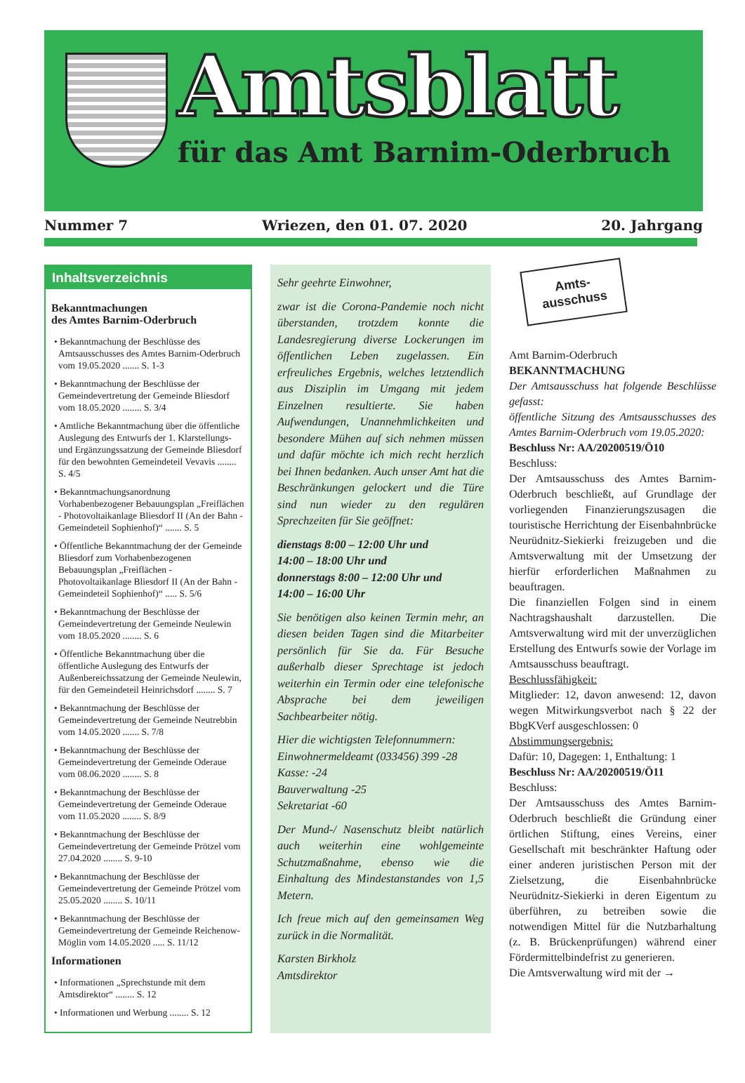Amtsblatt
für das Amt Barnim-Oderbruch
Nummer 7 Wriezen, den 01. 07. 2020 20. Jahrgang
Inhaltsverzeichnis
Bekanntmachungen
des Amtes Barnim-Oderbruch
• Bekanntmachung der Beschlüsse des Amtsausschusses des Amtes Barnim-Oderbruch vom 19.05.2020 ....... S. 1-3
• Bekanntmachung der Beschlüsse der Gemeindevertretung der Gemeinde Bliesdorf vom 18.05.2020 ........ S. 3/4
• Amtliche Bekanntmachung über die öffentliche Auslegung des Entwurfs der 1. Klarstellungs- und Ergänzungssatzung der Gemeinde Bliesdorf für den bewohnten Gemeindeteil Vevavis ........ S. 4/5
• Bekanntmachungsanordnung Vorhabenbezogener Bebauungsplan „Freiflächen - Photovoltaikanlage Bliesdorf II (An der Bahn - Gemeindeteil Sophienhof)“ ....... S. 5
• Öffentliche Bekanntmachung der der Gemeinde Bliesdorf zum Vorhabenbezogenen Bebauungsplan „Freiflächen - Photovoltaikanlage Bliesdorf II (An der Bahn - Gemeindeteil Sophienhof)“ ..... S. 5/6
• Bekanntmachung der Beschlüsse der Gemeindevertretung der Gemeinde Neulewin vom 18.05.2020 ........ S. 6
• Öffentliche Bekanntmachung über die öffentliche Auslegung des Entwurfs der Außenbereichssatzung der Gemeinde Neulewin, für den Gemeindeteil Heinrichsdorf ........ S. 7
• Bekanntmachung der Beschlüsse der Gemeindevertretung der Gemeinde Neutrebbin vom 14.05.2020 ....... S. 7/8
• Bekanntmachung der Beschlüsse der Gemeindevertretung der Gemeinde Oderaue vom 08.06.2020 ........ S. 8
• Bekanntmachung der Beschlüsse der Gemeindevertretung der Gemeinde Oderaue vom 11.05.2020 ........ S. 8/9
• Bekanntmachung der Beschlüsse der Gemeindevertretung der Gemeinde Prötzel vom 27.04.2020 ........ S. 9-10
• Bekanntmachung der Beschlüsse der Gemeindevertretung der Gemeinde Prötzel vom 25.05.2020 ........ S. 10/11
• Bekanntmachung der Beschlüsse der Gemeindevertretung der Gemeinde Reichenow-Möglin vom 14.05.2020 ..... S. 11/12
Informationen
• Informationen „Sprechstunde mit dem Amtsdirektor“ ........ S. 12
• Informationen und Werbung ........ S. 12
Sehr geehrte Einwohner,
zwar ist die Corona-Pandemie noch nicht überstanden, trotzdem konnte die Landesregierung diverse Lockerungen im öffentlichen Leben zugelassen. Ein erfreuliches Ergebnis, welches letztendlich aus Disziplin im Umgang mit jedem Einzelnen resultierte. Sie haben Aufwendungen, Unannehmlichkeiten und besondere Mühen auf sich nehmen müssen und dafür möchte ich mich recht herzlich bei Ihnen bedanken. Auch unser Amt hat die Beschränkungen gelockert und die Türe sind nun wieder zu den regulären Sprechzeiten für Sie geöffnet:
dienstags 8:00 – 12:00 Uhr und
14:00 – 18:00 Uhr und
donnerstags 8:00 – 12:00 Uhr und
14:00 – 16:00 Uhr
Sie benötigen also keinen Termin mehr, an diesen beiden Tagen sind die Mitarbeiter persönlich für Sie da. Für Besuche außerhalb dieser Sprechtage ist jedoch weiterhin ein Termin oder eine telefonische Absprache bei dem jeweiligen Sachbearbeiter nötig.
Hier die wichtigsten Telefonnummern:
Einwohnermeldeamt (033456) 399 -28
Kasse: -24
Bauverwaltung -25
Sekretariat -60
Der Mund-/ Nasenschutz bleibt natürlich auch weiterhin eine wohlgemeinte Schutzmaßnahme, ebenso wie die Einhaltung des Mindestanstandes von 1,5 Metern.
Ich freue mich auf den gemeinsamen Weg zurück in die Normalität.
Karsten Birkholz
Amtsdirektor
Amts-
ausschuss
Amt Barnim-Oderbruch
BEKANNTMACHUNG
Der Amtsausschuss hat folgende Beschlüsse gefasst:
öffentliche Sitzung des Amtsausschusses des Amtes Barnim-Oderbruch vom 19.05.2020:
Beschluss Nr: AA/20200519/Ö10
Beschluss:
Der Amtsausschuss des Amtes Barnim-Oderbruch beschließt, auf Grundlage der vorliegenden Finanzierungszusagen die touristische Herrichtung der Eisenbahnbrücke Neurüdnitz-Siekierki freizugeben und die Amtsverwaltung mit der Umsetzung der hierfür erforderlichen Maßnahmen zu beauftragen.
Die finanziellen Folgen sind in einem Nachtragshaushalt darzustellen. Die Amtsverwaltung wird mit der unverzüglichen Erstellung des Entwurfs sowie der Vorlage im Amtsausschuss beauftragt.
Beschlussfähigkeit:
Mitglieder: 12, davon anwesend: 12, davon wegen Mitwirkungsverbot nach § 22 der BbgKVerf ausgeschlossen: 0
Abstimmungsergebnis:
Dafür: 10, Dagegen: 1, Enthaltung: 1
Beschluss Nr: AA/20200519/Ö11
Beschluss:
Der Amtsausschuss des Amtes Barnim-Oderbruch beschließt die Gründung einer örtlichen Stiftung, eines Vereins, einer Gesellschaft mit beschränkter Haftung oder einer anderen juristischen Person mit der Zielsetzung, die Eisenbahnbrücke Neurüdnitz-Siekierki in deren Eigentum zu überführen, zu betreiben sowie die notwendigen Mittel für die Nutzbarhaltung (z. B. Brückenprüfungen) während einer Fördermittelbindefrist zu generieren.
Die Amtsverwaltung wird mit der →